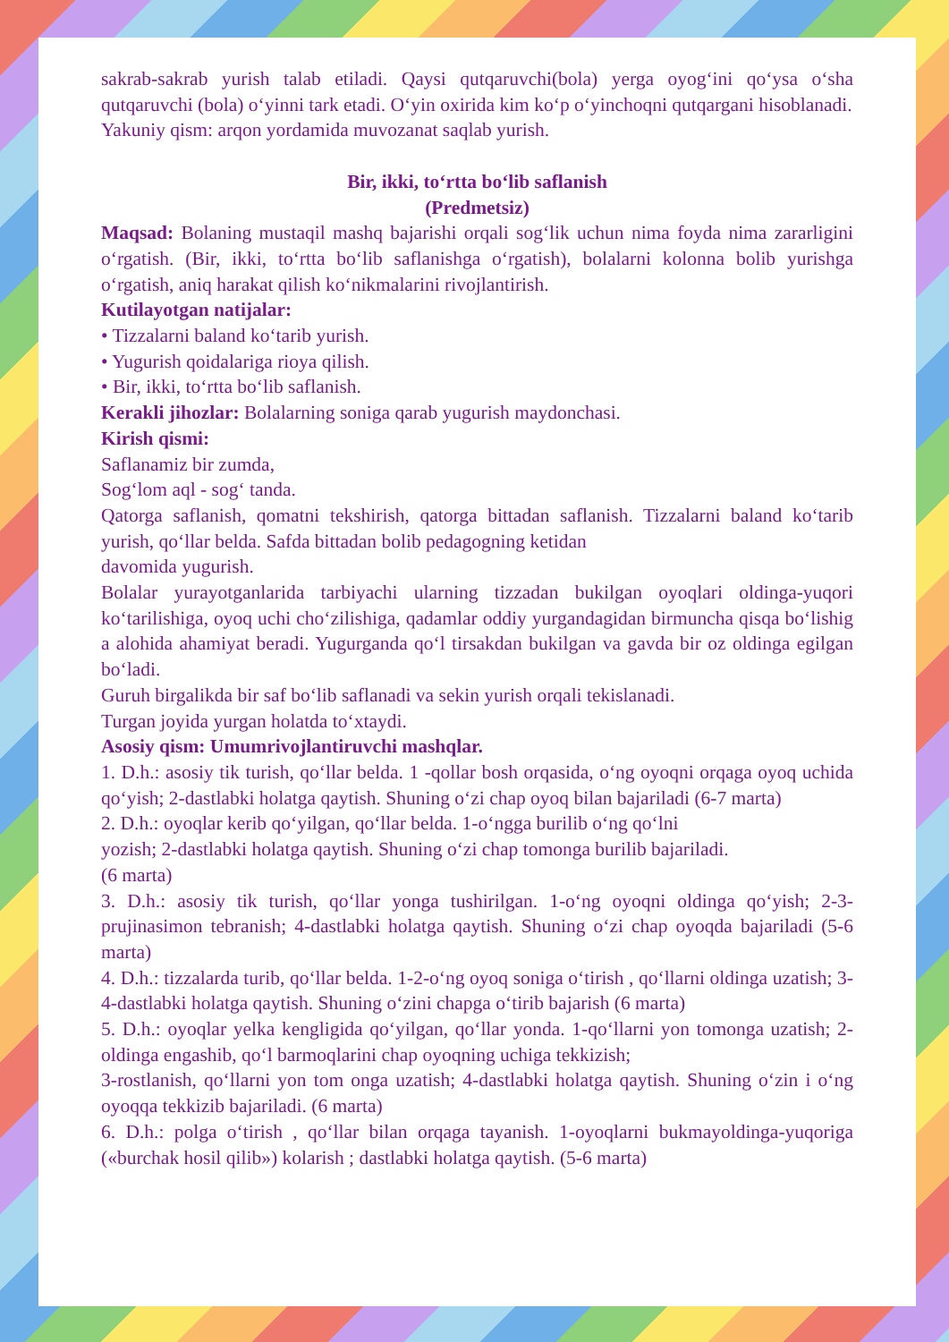sakrab-sakrab yurish talab etiladi. Qaysi qutqaruvchi(bola) yerga oyog‘ini qo‘ysa o‘sha qutqaruvchi (bola) o‘yinni tark etadi. O‘yin oxirida kim ko‘p o‘yinchoqni qutqargani hisoblanadi.
Yakuniy qism: arqon yordamida muvozanat saqlab yurish.
Bir, ikki, to‘rtta bo‘lib saflanish
(Predmetsiz)
Maqsad: Bolaning mustaqil mashq bajarishi orqali sog‘lik uchun nima foyda nima zararligini o‘rgatish. (Bir, ikki, to‘rtta bo‘lib saflanishga o‘rgatish), bolalarni kolonna bolib yurishga o‘rgatish, aniq harakat qilish ko‘nikmalarini rivojlantirish.
Kutilayotgan natijalar:
• Tizzalarni baland ko‘tarib yurish.
• Yugurish qoidalariga rioya qilish.
• Bir, ikki, to‘rtta bo‘lib saflanish.
Kerakli jihozlar: Bolalarning soniga qarab yugurish maydonchasi.
Kirish qismi:
Saflanamiz bir zumda,
Sog‘lom aql - sog‘ tanda.
Qatorga saflanish, qomatni tekshirish, qatorga bittadan saflanish. Tizzalarni baland ko‘tarib yurish, qo‘llar belda. Safda bittadan bolib pedagogning ketidan
davomida yugurish.
Bolalar yurayotganlarida tarbiyachi ularning tizzadan bukilgan oyoqlari oldinga-yuqori ko‘tarilishiga, oyoq uchi cho‘zilishiga, qadamlar oddiy yurgandagidan birmuncha qisqa bo‘lishig a alohida ahamiyat beradi. Yugurganda qo‘l tirsakdan bukilgan va gavda bir oz oldinga egilgan bo‘ladi.
Guruh birgalikda bir saf bo‘lib saflanadi va sekin yurish orqali tekislanadi.
Turgan joyida yurgan holatda to‘xtaydi.
Asosiy qism: Umumrivojlantiruvchi mashqlar.
1. D.h.: asosiy tik turish, qo‘llar belda. 1 -qollar bosh orqasida, o‘ng oyoqni orqaga oyoq uchida qo‘yish; 2-dastlabki holatga qaytish. Shuning o‘zi chap oyoq bilan bajariladi (6-7 marta)
2. D.h.: oyoqlar kerib qo‘yilgan, qo‘llar belda. 1-o‘ngga burilib o‘ng qo‘lni
yozish; 2-dastlabki holatga qaytish. Shuning o‘zi chap tomonga burilib bajariladi.
(6 marta)
3. D.h.: asosiy tik turish, qo‘llar yonga tushirilgan. 1-o‘ng oyoqni oldinga qo‘yish; 2-3-prujinasimon tebranish; 4-dastlabki holatga qaytish. Shuning o‘zi chap oyoqda bajariladi (5-6 marta)
4. D.h.: tizzalarda turib, qo‘llar belda. 1-2-o‘ng oyoq soniga o‘tirish , qo‘llarni oldinga uzatish; 3-4-dastlabki holatga qaytish. Shuning o‘zini chapga o‘tirib bajarish (6 marta)
5. D.h.: oyoqlar yelka kengligida qo‘yilgan, qo‘llar yonda. 1-qo‘llarni yon tomonga uzatish; 2-oldinga engashib, qo‘l barmoqlarini chap oyoqning uchiga tekkizish;
3-rostlanish, qo‘llarni yon tom onga uzatish; 4-dastlabki holatga qaytish. Shuning o‘zin i o‘ng oyoqqa tekkizib bajariladi. (6 marta)
6. D.h.: polga o‘tirish , qo‘llar bilan orqaga tayanish. 1-oyoqlarni bukmayoldinga-yuqoriga («burchak hosil qilib») kolarish ; dastlabki holatga qaytish. (5-6 marta)